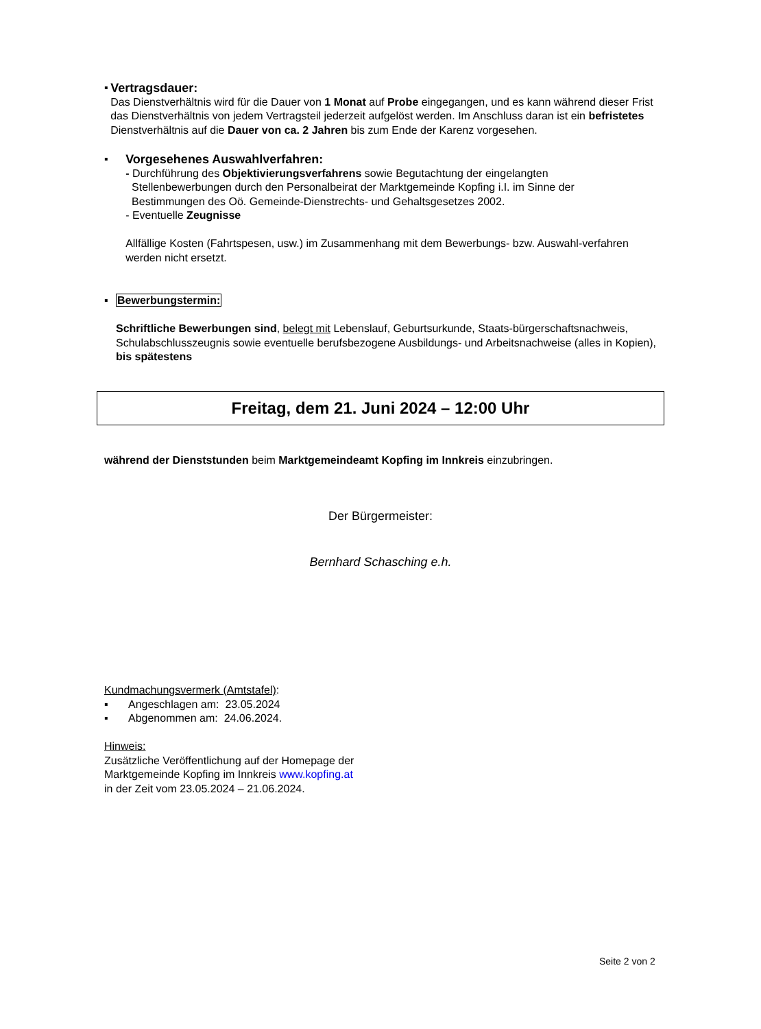▪ Vertragsdauer:
Das Dienstverhältnis wird für die Dauer von 1 Monat auf Probe eingegangen, und es kann während dieser Frist das Dienstverhältnis von jedem Vertragsteil jederzeit aufgelöst werden. Im Anschluss daran ist ein befristetes Dienstverhältnis auf die Dauer von ca. 2 Jahren bis zum Ende der Karenz vorgesehen.
▪ Vorgesehenes Auswahlverfahren:
- Durchführung des Objektivierungsverfahrens sowie Begutachtung der eingelangten
Stellenbewerbungen durch den Personalbeirat der Marktgemeinde Kopfing i.I. im Sinne der
Bestimmungen des Oö. Gemeinde-Dienstrechts- und Gehaltsgesetzes 2002.
- Eventuelle Zeugnisse
Allfällige Kosten (Fahrtspesen, usw.) im Zusammenhang mit dem Bewerbungs- bzw. Auswahl-verfahren werden nicht ersetzt.
▪ Bewerbungstermin:
Schriftliche Bewerbungen sind, belegt mit Lebenslauf, Geburtsurkunde, Staats-bürgerschaftsnachweis, Schulabschlusszeugnis sowie eventuelle berufsbezogene Ausbildungs- und Arbeitsnachweise (alles in Kopien), bis spätestens
Freitag, dem 21. Juni 2024 – 12:00 Uhr
während der Dienststunden beim Marktgemeindeamt Kopfing im Innkreis einzubringen.
Der Bürgermeister:
Bernhard Schasching e.h.
Kundmachungsvermerk (Amtstafel):
▪ Angeschlagen am: 23.05.2024
▪ Abgenommen am: 24.06.2024.
Hinweis:
Zusätzliche Veröffentlichung auf der Homepage der
Marktgemeinde Kopfing im Innkreis www.kopfing.at
in der Zeit vom 23.05.2024 – 21.06.2024.
Seite 2 von 2